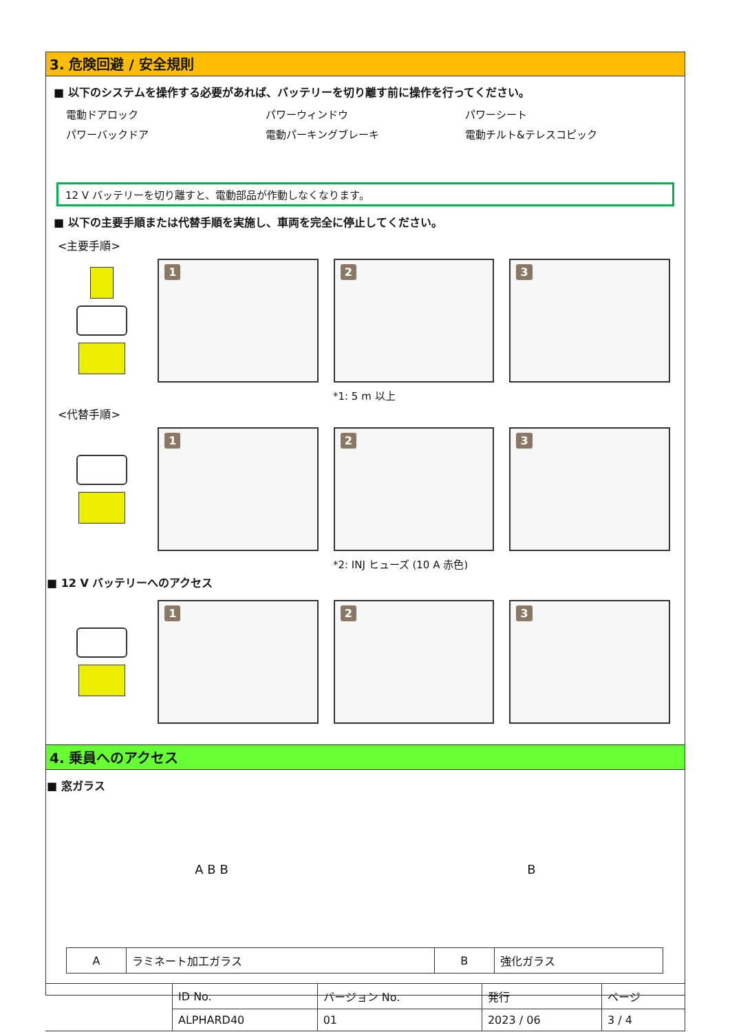3. 危険回避 / 安全規則
■ 以下のシステムを操作する必要があれば、バッテリーを切り離す前に操作を行ってください。
電動ドアロック
パワーウィンドウ
パワーシート
パワーバックドア
電動パーキングブレーキ
電動チルト&テレスコピック
12 V バッテリーを切り離すと、電動部品が作動しなくなります。
■ 以下の主要手順または代替手順を実施し、車両を完全に停止してください。
<主要手順>
1
2
3
*1: 5 m 以上
<代替手順>
1
2
3
*2: INJ ヒューズ (10 A 赤色)
■ 12 V バッテリーへのアクセス
1
2
3
4. 乗員へのアクセス
■ 窓ガラス
A B B B
| A | ラミネート加工ガラス | B | 強化ガラス |
| | ID No. | バージョン No. | 発行 | ページ |
| | ALPHARD40 | 01 | 2023 / 06 | 3 / 4 |